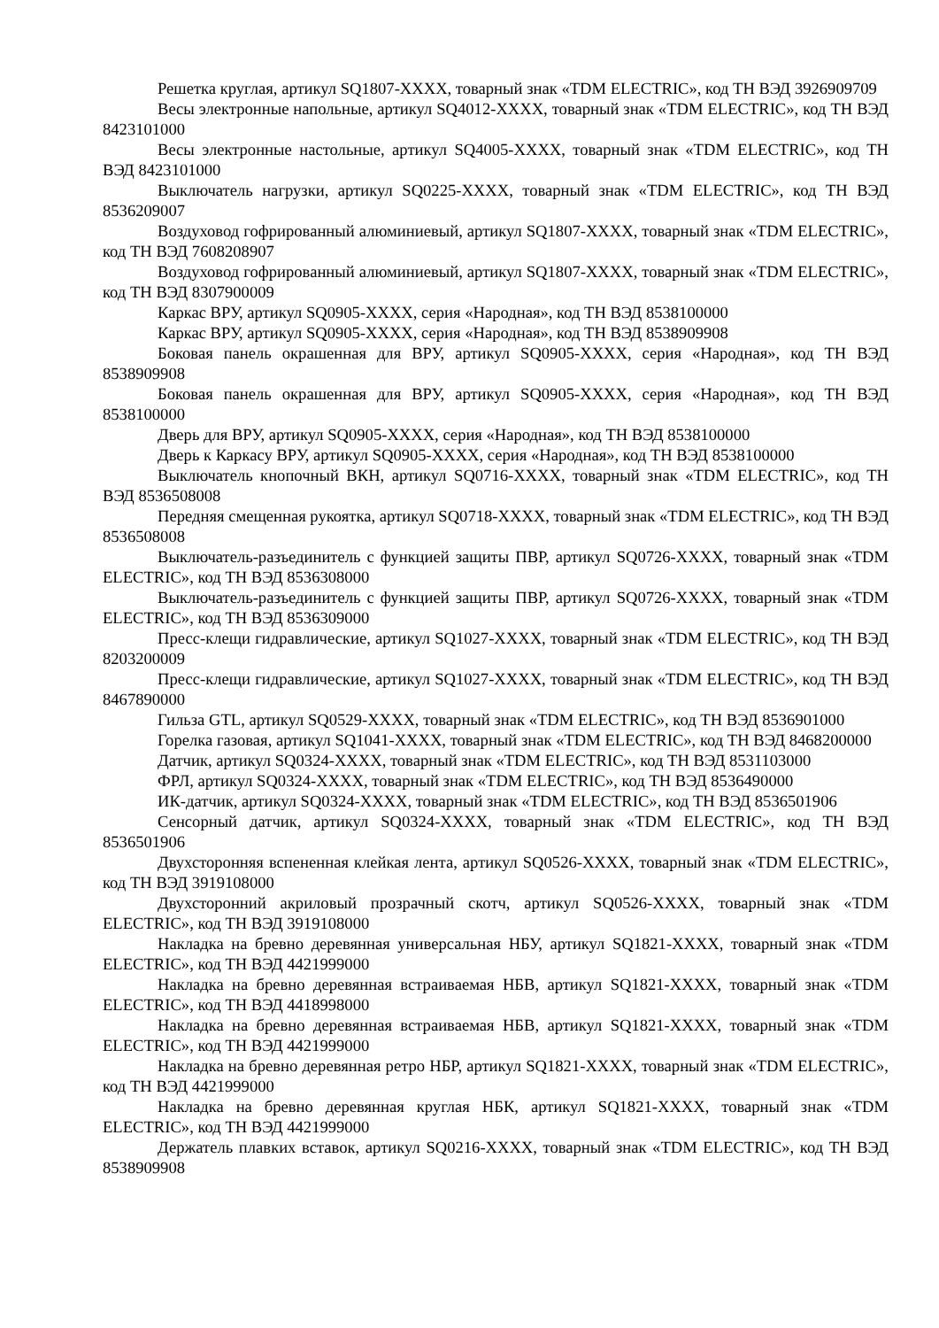Решетка круглая, артикул SQ1807-XXXX, товарный знак «TDM ELECTRIC», код ТН ВЭД 3926909709
Весы электронные напольные, артикул SQ4012-XXXX, товарный знак «TDM ELECTRIC», код ТН ВЭД 8423101000
Весы электронные настольные, артикул SQ4005-XXXX, товарный знак «TDM ELECTRIC», код ТН ВЭД 8423101000
Выключатель нагрузки, артикул SQ0225-XXXX, товарный знак «TDM ELECTRIC», код ТН ВЭД 8536209007
Воздуховод гофрированный алюминиевый, артикул SQ1807-XXXX, товарный знак «TDM ELECTRIC», код ТН ВЭД 7608208907
Воздуховод гофрированный алюминиевый, артикул SQ1807-XXXX, товарный знак «TDM ELECTRIC», код ТН ВЭД 8307900009
Каркас ВРУ, артикул SQ0905-XXXX, серия «Народная», код ТН ВЭД 8538100000
Каркас ВРУ, артикул SQ0905-XXXX, серия «Народная», код ТН ВЭД 8538909908
Боковая панель окрашенная для ВРУ, артикул SQ0905-XXXX, серия «Народная», код ТН ВЭД 8538909908
Боковая панель окрашенная для ВРУ, артикул SQ0905-XXXX, серия «Народная», код ТН ВЭД 8538100000
Дверь для ВРУ, артикул SQ0905-XXXX, серия «Народная», код ТН ВЭД 8538100000
Дверь к Каркасу ВРУ, артикул SQ0905-XXXX, серия «Народная», код ТН ВЭД 8538100000
Выключатель кнопочный ВКН, артикул SQ0716-XXXX, товарный знак «TDM ELECTRIC», код ТН ВЭД 8536508008
Передняя смещенная рукоятка, артикул SQ0718-XXXX, товарный знак «TDM ELECTRIC», код ТН ВЭД 8536508008
Выключатель-разъединитель с функцией защиты ПВР, артикул SQ0726-XXXX, товарный знак «TDM ELECTRIC», код ТН ВЭД 8536308000
Выключатель-разъединитель с функцией защиты ПВР, артикул SQ0726-XXXX, товарный знак «TDM ELECTRIC», код ТН ВЭД 8536309000
Пресс-клещи гидравлические, артикул SQ1027-XXXX, товарный знак «TDM ELECTRIC», код ТН ВЭД 8203200009
Пресс-клещи гидравлические, артикул SQ1027-XXXX, товарный знак «TDM ELECTRIC», код ТН ВЭД 8467890000
Гильза GTL, артикул SQ0529-XXXX, товарный знак «TDM ELECTRIC», код ТН ВЭД 8536901000
Горелка газовая, артикул SQ1041-XXXX, товарный знак «TDM ELECTRIC», код ТН ВЭД 8468200000
Датчик, артикул SQ0324-XXXX, товарный знак «TDM ELECTRIC», код ТН ВЭД 8531103000
ФРЛ, артикул SQ0324-XXXX, товарный знак «TDM ELECTRIC», код ТН ВЭД 8536490000
ИК-датчик, артикул SQ0324-XXXX, товарный знак «TDM ELECTRIC», код ТН ВЭД 8536501906
Сенсорный датчик, артикул SQ0324-XXXX, товарный знак «TDM ELECTRIC», код ТН ВЭД 8536501906
Двухсторонняя вспененная клейкая лента, артикул SQ0526-XXXX, товарный знак «TDM ELECTRIC», код ТН ВЭД 3919108000
Двухсторонний акриловый прозрачный скотч, артикул SQ0526-XXXX, товарный знак «TDM ELECTRIC», код ТН ВЭД 3919108000
Накладка на бревно деревянная универсальная НБУ, артикул SQ1821-XXXX, товарный знак «TDM ELECTRIC», код ТН ВЭД 4421999000
Накладка на бревно деревянная встраиваемая НБВ, артикул SQ1821-XXXX, товарный знак «TDM ELECTRIC», код ТН ВЭД 4418998000
Накладка на бревно деревянная встраиваемая НБВ, артикул SQ1821-XXXX, товарный знак «TDM ELECTRIC», код ТН ВЭД 4421999000
Накладка на бревно деревянная ретро НБР, артикул SQ1821-XXXX, товарный знак «TDM ELECTRIC», код ТН ВЭД 4421999000
Накладка на бревно деревянная круглая НБК, артикул SQ1821-XXXX, товарный знак «TDM ELECTRIC», код ТН ВЭД 4421999000
Держатель плавких вставок, артикул SQ0216-XXXX, товарный знак «TDM ELECTRIC», код ТН ВЭД 8538909908